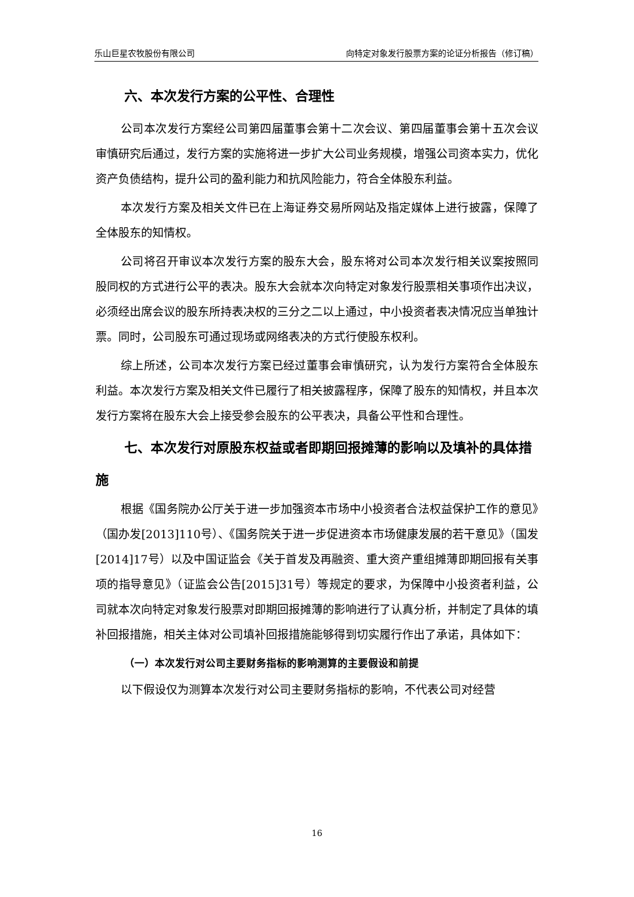乐山巨星农牧股份有限公司 向特定对象发行股票方案的论证分析报告（修订稿）
六、本次发行方案的公平性、合理性
公司本次发行方案经公司第四届董事会第十二次会议、第四届董事会第十五次会议审慎研究后通过，发行方案的实施将进一步扩大公司业务规模，增强公司资本实力，优化资产负债结构，提升公司的盈利能力和抗风险能力，符合全体股东利益。
本次发行方案及相关文件已在上海证券交易所网站及指定媒体上进行披露，保障了全体股东的知情权。
公司将召开审议本次发行方案的股东大会，股东将对公司本次发行相关议案按照同股同权的方式进行公平的表决。股东大会就本次向特定对象发行股票相关事项作出决议，必须经出席会议的股东所持表决权的三分之二以上通过，中小投资者表决情况应当单独计票。同时，公司股东可通过现场或网络表决的方式行使股东权利。
综上所述，公司本次发行方案已经过董事会审慎研究，认为发行方案符合全体股东利益。本次发行方案及相关文件已履行了相关披露程序，保障了股东的知情权，并且本次发行方案将在股东大会上接受参会股东的公平表决，具备公平性和合理性。
七、本次发行对原股东权益或者即期回报摊薄的影响以及填补的具体措施
根据《国务院办公厅关于进一步加强资本市场中小投资者合法权益保护工作的意见》（国办发[2013]110号）、《国务院关于进一步促进资本市场健康发展的若干意见》（国发[2014]17号）以及中国证监会《关于首发及再融资、重大资产重组摊薄即期回报有关事项的指导意见》（证监会公告[2015]31号）等规定的要求，为保障中小投资者利益，公司就本次向特定对象发行股票对即期回报摊薄的影响进行了认真分析，并制定了具体的填补回报措施，相关主体对公司填补回报措施能够得到切实履行作出了承诺，具体如下：
（一）本次发行对公司主要财务指标的影响测算的主要假设和前提
以下假设仅为测算本次发行对公司主要财务指标的影响，不代表公司对经营
16